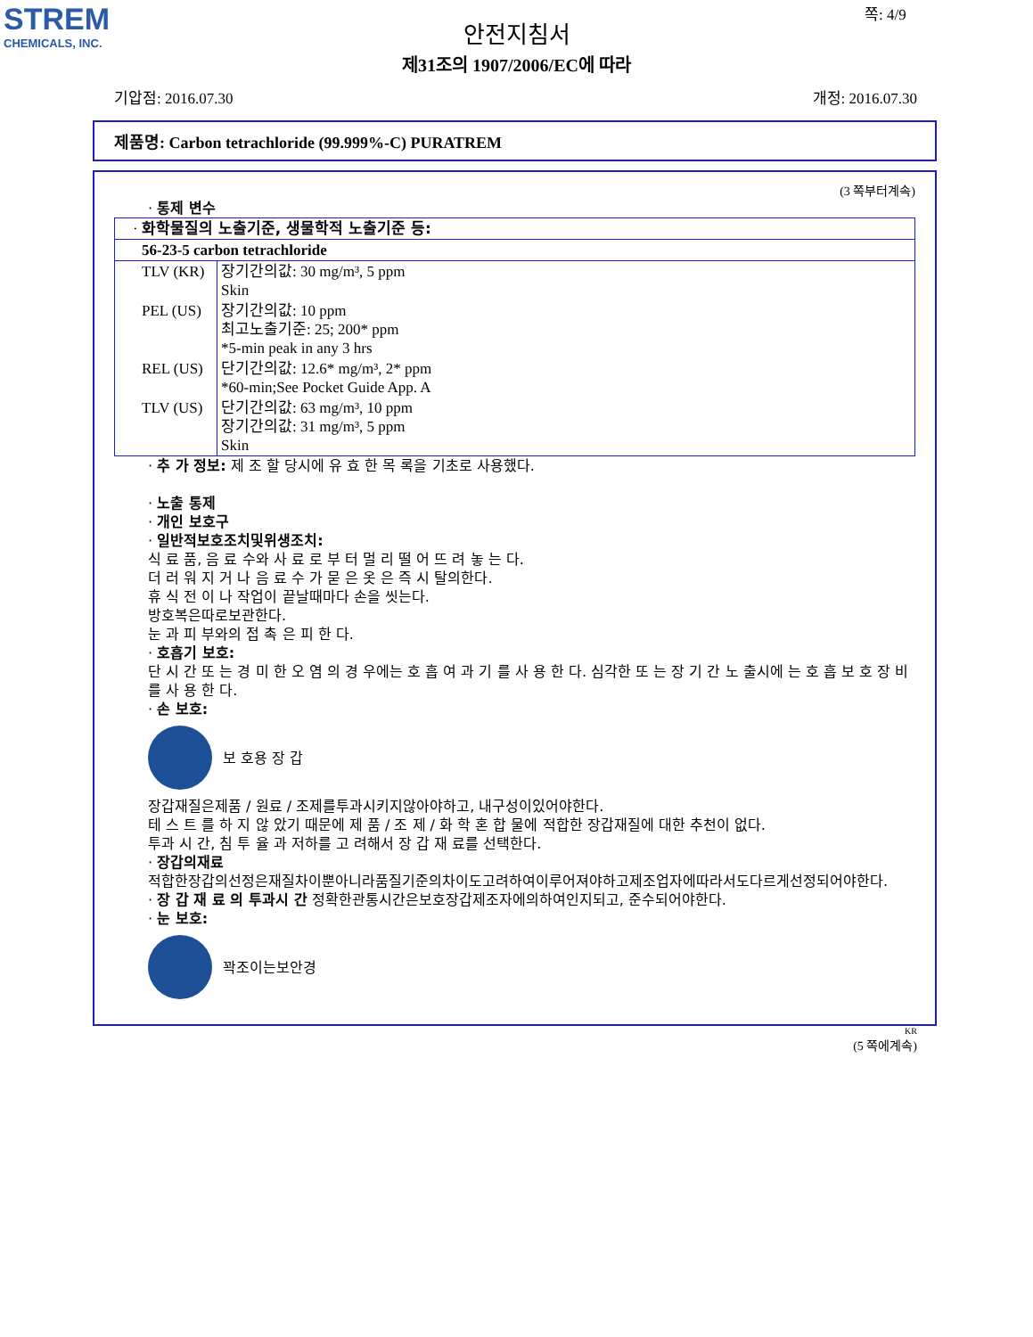STREM
CHEMICALS, INC.
쪽: 4/9
안전지침서
제31조의 1907/2006/EC에 따라
기압점: 2016.07.30 개정: 2016.07.30
제품명: Carbon tetrachloride (99.999%-C) PURATREM
(3 쪽부터계속)
· 통제 변수
| · 화학물질의 노출기준, 생물학적 노출기준 등: | |
| 56-23-5 carbon tetrachloride | |
| TLV (KR) | 장기간의값: 30 mg/m³, 5 ppm Skin |
| PEL (US) | 장기간의값: 10 ppm 최고노출기준: 25; 200* ppm *5-min peak in any 3 hrs |
| REL (US) | 단기간의값: 12.6* mg/m³, 2* ppm *60-min;See Pocket Guide App. A |
| TLV (US) | 단기간의값: 63 mg/m³, 10 ppm 장기간의값: 31 mg/m³, 5 ppm Skin |
· 추 가 정보: 제 조 할 당시에 유 효 한 목 록을 기초로 사용했다.
· 노출 통제
· 개인 보호구
· 일반적보호조치및위생조치:
식 료 품, 음 료 수와 사 료 로 부 터 멀 리 떨 어 뜨 려 놓 는 다.
더 러 워 지 거 나 음 료 수 가 묻 은 옷 은 즉 시 탈의한다.
휴 식 전 이 나 작업이 끝날때마다 손을 씻는다.
방호복은따로보관한다.
눈 과 피 부와의 접 촉 은 피 한 다.
· 호흡기 보호:
단 시 간 또 는 경 미 한 오 염 의 경 우에는 호 흡 여 과 기 를 사 용 한 다. 심각한 또 는 장 기 간 노 출시에 는 호 흡 보 호 장 비 를 사 용 한 다.
· 손 보호:
보 호용 장 갑
장갑재질은제품 / 원료 / 조제를투과시키지않아야하고, 내구성이있어야한다.
테 스 트 를 하 지 않 았기 때문에 제 품 / 조 제 / 화 학 혼 합 물에 적합한 장갑재질에 대한 추천이 없다.
투과 시 간, 침 투 율 과 저하를 고 려해서 장 갑 재 료를 선택한다.
· 장갑의재료
적합한장갑의선정은재질차이뿐아니라품질기준의차이도고려하여이루어져야하고제조업자에따라서도다르게선정되어야한다.
· 장 갑 재 료 의 투과시 간 정확한관통시간은보호장갑제조자에의하여인지되고, 준수되어야한다.
· 눈 보호:
꽉조이는보안경
KR
(5 쪽에계속)